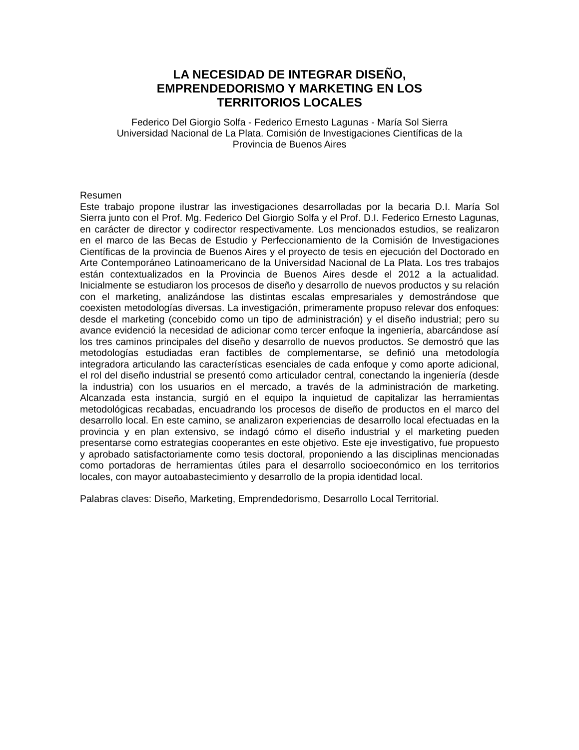LA NECESIDAD DE INTEGRAR DISEÑO,
EMPRENDEDORISMO Y MARKETING EN LOS
TERRITORIOS LOCALES
Federico Del Giorgio Solfa - Federico Ernesto Lagunas - María Sol Sierra
Universidad Nacional de La Plata. Comisión de Investigaciones Científicas de la
Provincia de Buenos Aires
Resumen
Este trabajo propone ilustrar las investigaciones desarrolladas por la becaria D.I. María Sol Sierra junto con el Prof. Mg. Federico Del Giorgio Solfa y el Prof. D.I. Federico Ernesto Lagunas, en carácter de director y codirector respectivamente. Los mencionados estudios, se realizaron en el marco de las Becas de Estudio y Perfeccionamiento de la Comisión de Investigaciones Científicas de la provincia de Buenos Aires y el proyecto de tesis en ejecución del Doctorado en Arte Contemporáneo Latinoamericano de la Universidad Nacional de La Plata. Los tres trabajos están contextualizados en la Provincia de Buenos Aires desde el 2012 a la actualidad. Inicialmente se estudiaron los procesos de diseño y desarrollo de nuevos productos y su relación con el marketing, analizándose las distintas escalas empresariales y demostrándose que coexisten metodologías diversas. La investigación, primeramente propuso relevar dos enfoques: desde el marketing (concebido como un tipo de administración) y el diseño industrial; pero su avance evidenció la necesidad de adicionar como tercer enfoque la ingeniería, abarcándose así los tres caminos principales del diseño y desarrollo de nuevos productos. Se demostró que las metodologías estudiadas eran factibles de complementarse, se definió una metodología integradora articulando las características esenciales de cada enfoque y como aporte adicional, el rol del diseño industrial se presentó como articulador central, conectando la ingeniería (desde la industria) con los usuarios en el mercado, a través de la administración de marketing. Alcanzada esta instancia, surgió en el equipo la inquietud de capitalizar las herramientas metodológicas recabadas, encuadrando los procesos de diseño de productos en el marco del desarrollo local. En este camino, se analizaron experiencias de desarrollo local efectuadas en la provincia y en plan extensivo, se indagó cómo el diseño industrial y el marketing pueden presentarse como estrategias cooperantes en este objetivo. Este eje investigativo, fue propuesto y aprobado satisfactoriamente como tesis doctoral, proponiendo a las disciplinas mencionadas como portadoras de herramientas útiles para el desarrollo socioeconómico en los territorios locales, con mayor autoabastecimiento y desarrollo de la propia identidad local.
Palabras claves: Diseño, Marketing, Emprendedorismo, Desarrollo Local Territorial.